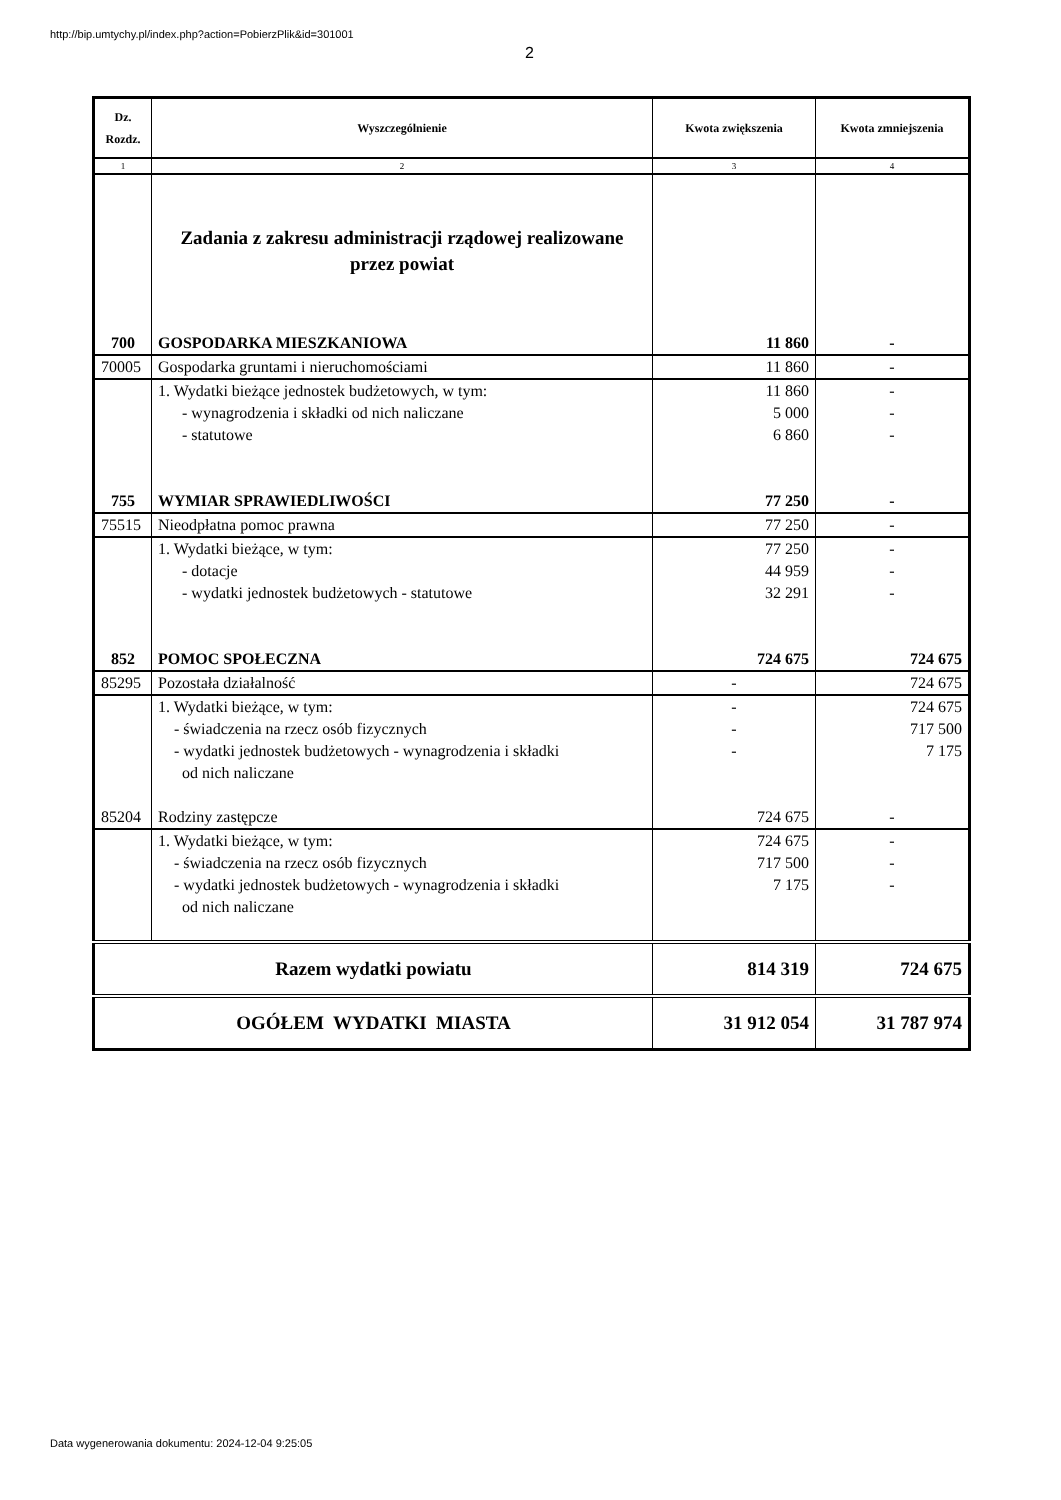http://bip.umtychy.pl/index.php?action=PobierzPlik&id=301001
2
| Dz. Rozdz. | Wyszczególnienie | Kwota zwiększenia | Kwota zmniejszenia |
| --- | --- | --- | --- |
| 1 | 2 | 3 | 4 |
| | Zadania z zakresu administracji rządowej realizowane przez powiat | | |
| 700 | GOSPODARKA MIESZKANIOWA | 11 860 | - |
| 70005 | Gospodarka gruntami i nieruchomościami | 11 860 | - |
| | 1. Wydatki bieżące jednostek budżetowych, w tym: - wynagrodzenia i składki od nich naliczane - statutowe | 11 860 5 000 6 860 | - - - |
| 755 | WYMIAR SPRAWIEDLIWOŚCI | 77 250 | - |
| 75515 | Nieodpłatna pomoc prawna | 77 250 | - |
| | 1. Wydatki bieżące, w tym: - dotacje - wydatki jednostek budżetowych - statutowe | 77 250 44 959 32 291 | - - - |
| 852 | POMOC SPOŁECZNA | 724 675 | 724 675 |
| 85295 | Pozostała działalność | - | 724 675 |
| | 1. Wydatki bieżące, w tym: - świadczenia na rzecz osób fizycznych - wydatki jednostek budżetowych - wynagrodzenia i składki od nich naliczane | - - - | 724 675 717 500 7 175 |
| 85204 | Rodziny zastępcze | 724 675 | - |
| | 1. Wydatki bieżące, w tym: - świadczenia na rzecz osób fizycznych - wydatki jednostek budżetowych - wynagrodzenia i składki od nich naliczane | 724 675 717 500 7 175 | - - - |
| Razem wydatki powiatu | | 814 319 | 724 675 |
| OGÓŁEM WYDATKI MIASTA | | 31 912 054 | 31 787 974 |
Data wygenerowania dokumentu: 2024-12-04 9:25:05